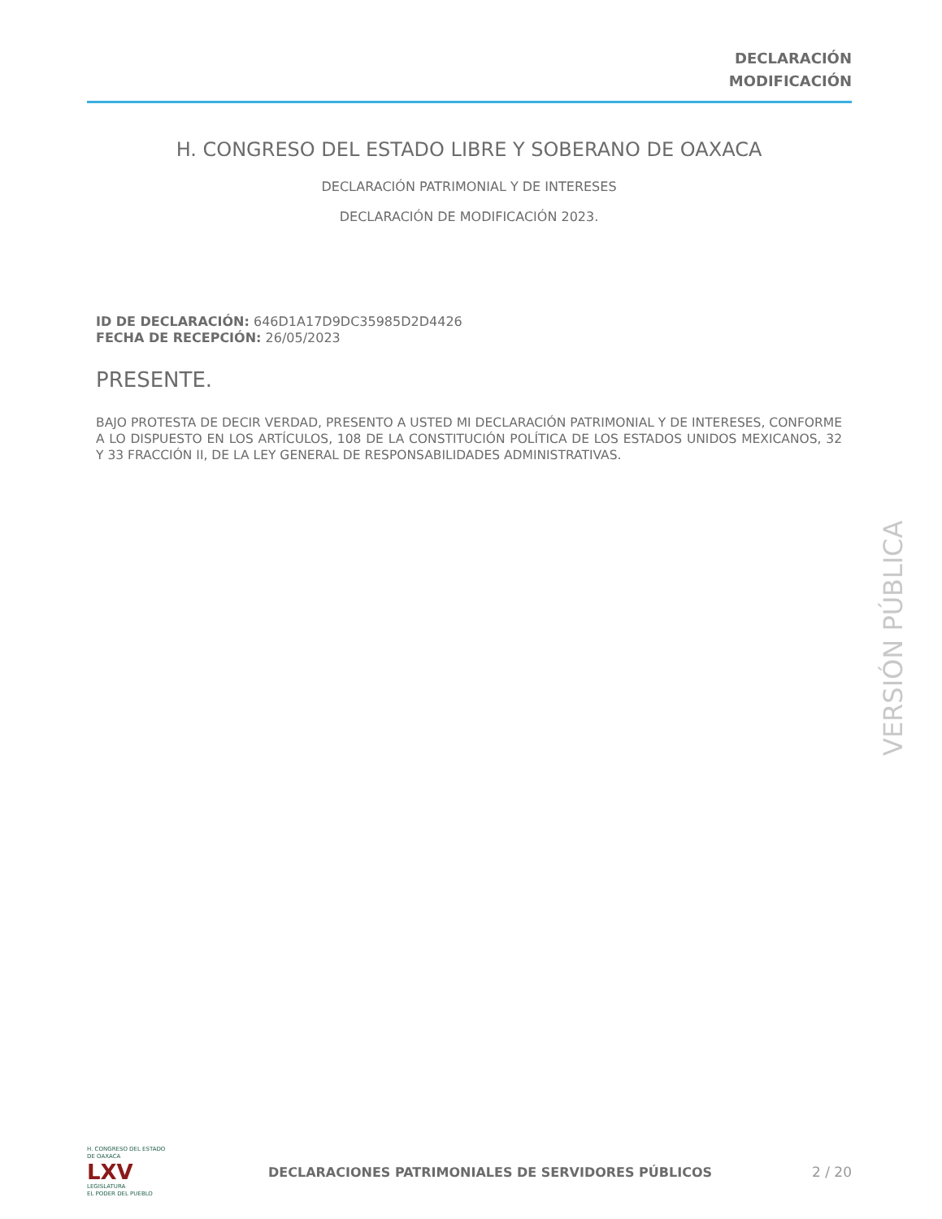DECLARACIÓN
MODIFICACIÓN
H. CONGRESO DEL ESTADO LIBRE Y SOBERANO DE OAXACA
DECLARACIÓN PATRIMONIAL Y DE INTERESES
DECLARACIÓN DE MODIFICACIÓN 2023.
ID DE DECLARACIÓN: 646D1A17D9DC35985D2D4426
FECHA DE RECEPCIÓN: 26/05/2023
PRESENTE.
BAJO PROTESTA DE DECIR VERDAD, PRESENTO A USTED MI DECLARACIÓN PATRIMONIAL Y DE INTERESES, CONFORME A LO DISPUESTO EN LOS ARTÍCULOS, 108 DE LA CONSTITUCIÓN POLÍTICA DE LOS ESTADOS UNIDOS MEXICANOS, 32 Y 33 FRACCIÓN II, DE LA LEY GENERAL DE RESPONSABILIDADES ADMINISTRATIVAS.
VERSIÓN PÚBLICA
H. CONGRESO DEL ESTADO DE OAXACA
LXV
LEGISLATURA
EL PODER DEL PUEBLO
DECLARACIONES PATRIMONIALES DE SERVIDORES PÚBLICOS
2 / 20